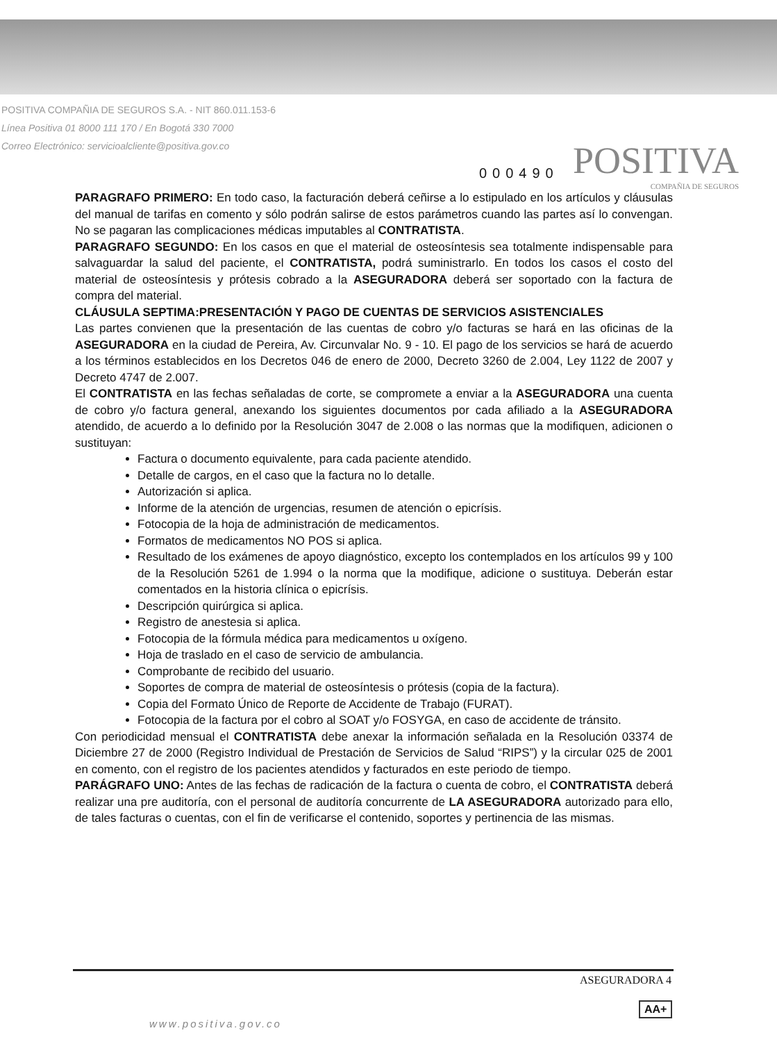POSITIVA COMPAÑIA DE SEGUROS S.A. - NIT 860.011.153-6
Línea Positiva 01 8000 111 170 / En Bogotá 330 7000
Correo Electrónico: servicioalcliente@positiva.gov.co
000490
POSITIVA
COMPAÑIA DE SEGUROS
PARAGRAFO PRIMERO: En todo caso, la facturación deberá ceñirse a lo estipulado en los artículos y cláusulas del manual de tarifas en comento y sólo podrán salirse de estos parámetros cuando las partes así lo convengan. No se pagaran las complicaciones médicas imputables al CONTRATISTA.
PARAGRAFO SEGUNDO: En los casos en que el material de osteosíntesis sea totalmente indispensable para salvaguardar la salud del paciente, el CONTRATISTA, podrá suministrarlo. En todos los casos el costo del material de osteosíntesis y prótesis cobrado a la ASEGURADORA deberá ser soportado con la factura de compra del material.
CLÁUSULA SEPTIMA: PRESENTACIÓN Y PAGO DE CUENTAS DE SERVICIOS ASISTENCIALES
Las partes convienen que la presentación de las cuentas de cobro y/o facturas se hará en las oficinas de la ASEGURADORA en la ciudad de Pereira, Av. Circunvalar No. 9 - 10. El pago de los servicios se hará de acuerdo a los términos establecidos en los Decretos 046 de enero de 2000, Decreto 3260 de 2.004, Ley 1122 de 2007 y Decreto 4747 de 2.007.
El CONTRATISTA en las fechas señaladas de corte, se compromete a enviar a la ASEGURADORA una cuenta de cobro y/o factura general, anexando los siguientes documentos por cada afiliado a la ASEGURADORA atendido, de acuerdo a lo definido por la Resolución 3047 de 2.008 o las normas que la modifiquen, adicionen o sustituyan:
Factura o documento equivalente, para cada paciente atendido.
Detalle de cargos, en el caso que la factura no lo detalle.
Autorización si aplica.
Informe de la atención de urgencias, resumen de atención o epicrísis.
Fotocopia de la hoja de administración de medicamentos.
Formatos de medicamentos NO POS si aplica.
Resultado de los exámenes de apoyo diagnóstico, excepto los contemplados en los artículos 99 y 100 de la Resolución 5261 de 1.994 o la norma que la modifique, adicione o sustituya. Deberán estar comentados en la historia clínica o epicrísis.
Descripción quirúrgica si aplica.
Registro de anestesia si aplica.
Fotocopia de la fórmula médica para medicamentos u oxígeno.
Hoja de traslado en el caso de servicio de ambulancia.
Comprobante de recibido del usuario.
Soportes de compra de material de osteosíntesis o prótesis (copia de la factura).
Copia del Formato Único de Reporte de Accidente de Trabajo (FURAT).
Fotocopia de la factura por el cobro al SOAT y/o FOSYGA, en caso de accidente de tránsito.
Con periodicidad mensual el CONTRATISTA debe anexar la información señalada en la Resolución 03374 de Diciembre 27 de 2000 (Registro Individual de Prestación de Servicios de Salud “RIPS”) y la circular 025 de 2001 en comento, con el registro de los pacientes atendidos y facturados en este periodo de tiempo.
PARÁGRAFO UNO: Antes de las fechas de radicación de la factura o cuenta de cobro, el CONTRATISTA deberá realizar una pre auditoría, con el personal de auditoría concurrente de LA ASEGURADORA autorizado para ello, de tales facturas o cuentas, con el fin de verificarse el contenido, soportes y pertinencia de las mismas.
ASEGURADORA 4
AA+
www.positiva.gov.co